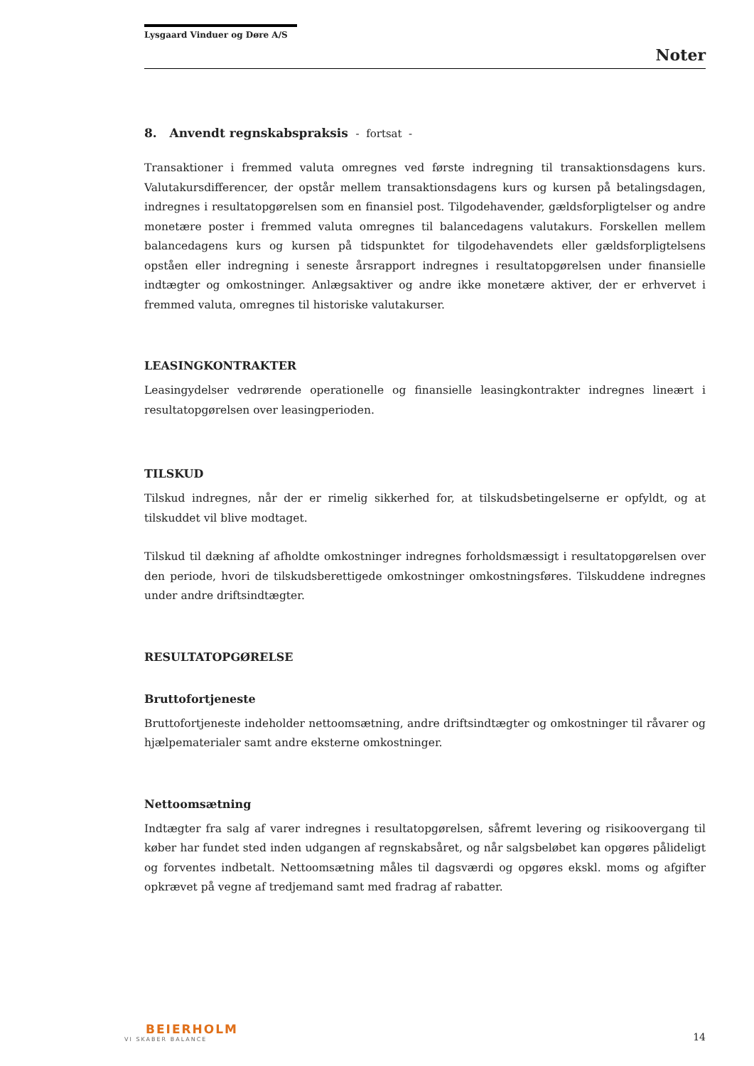Lysgaard Vinduer og Døre A/S
Noter
8. Anvendt regnskabspraksis - fortsat -
Transaktioner i fremmed valuta omregnes ved første indregning til transaktionsdagens kurs. Valutakursdifferencer, der opstår mellem transaktionsdagens kurs og kursen på betalingsdagen, indregnes i resultatopgørelsen som en finansiel post. Tilgodehavender, gældsforpligtelser og andre monetære poster i fremmed valuta omregnes til balancedagens valutakurs. Forskellen mellem balancedagens kurs og kursen på tidspunktet for tilgodehavendets eller gældsforpligtelsens opståen eller indregning i seneste årsrapport indregnes i resultatopgørelsen under finansielle indtægter og omkostninger. Anlægsaktiver og andre ikke monetære aktiver, der er erhvervet i fremmed valuta, omregnes til historiske valutakurser.
LEASINGKONTRAKTER
Leasingydelser vedrørende operationelle og finansielle leasingkontrakter indregnes lineært i resultatopgørelsen over leasingperioden.
TILSKUD
Tilskud indregnes, når der er rimelig sikkerhed for, at tilskudsbetingelserne er opfyldt, og at tilskuddet vil blive modtaget.
Tilskud til dækning af afholdte omkostninger indregnes forholdsmæssigt i resultatopgørelsen over den periode, hvori de tilskudsberettigede omkostninger omkostningsføres. Tilskuddene indregnes under andre driftsindtægter.
RESULTATOPGØRELSE
Bruttofortjeneste
Bruttofortjeneste indeholder nettoomsætning, andre driftsindtægter og omkostninger til råvarer og hjælpematerialer samt andre eksterne omkostninger.
Nettoomsætning
Indtægter fra salg af varer indregnes i resultatopgørelsen, såfremt levering og risikoovergang til køber har fundet sted inden udgangen af regnskabsåret, og når salgsbeløbet kan opgøres pålideligt og forventes indbetalt. Nettoomsætning måles til dagsværdi og opgøres ekskl. moms og afgifter opkrævet på vegne af tredjemand samt med fradrag af rabatter.
BEIERHOLM
VI SKABER BALANCE
14